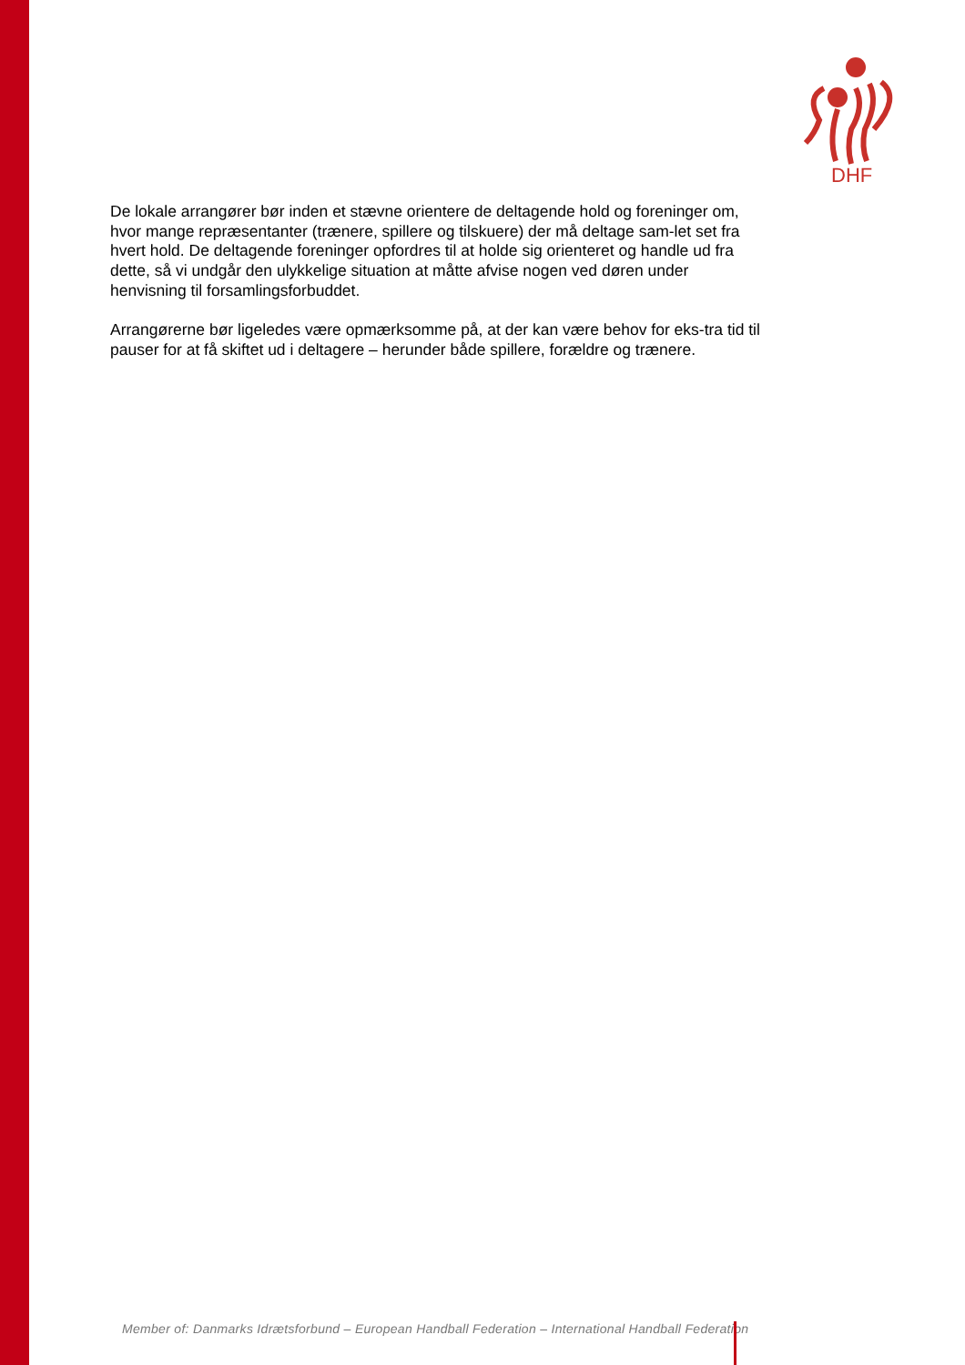DHF
De lokale arrangører bør inden et stævne orientere de deltagende hold og foreninger om, hvor mange repræsentanter (trænere, spillere og tilskuere) der må deltage sam-let set fra hvert hold. De deltagende foreninger opfordres til at holde sig orienteret og handle ud fra dette, så vi undgår den ulykkelige situation at måtte afvise nogen ved døren under henvisning til forsamlingsforbuddet.
Arrangørerne bør ligeledes være opmærksomme på, at der kan være behov for eks-tra tid til pauser for at få skiftet ud i deltagere – herunder både spillere, forældre og trænere.
Member of: Danmarks Idrætsforbund – European Handball Federation – International Handball Federation